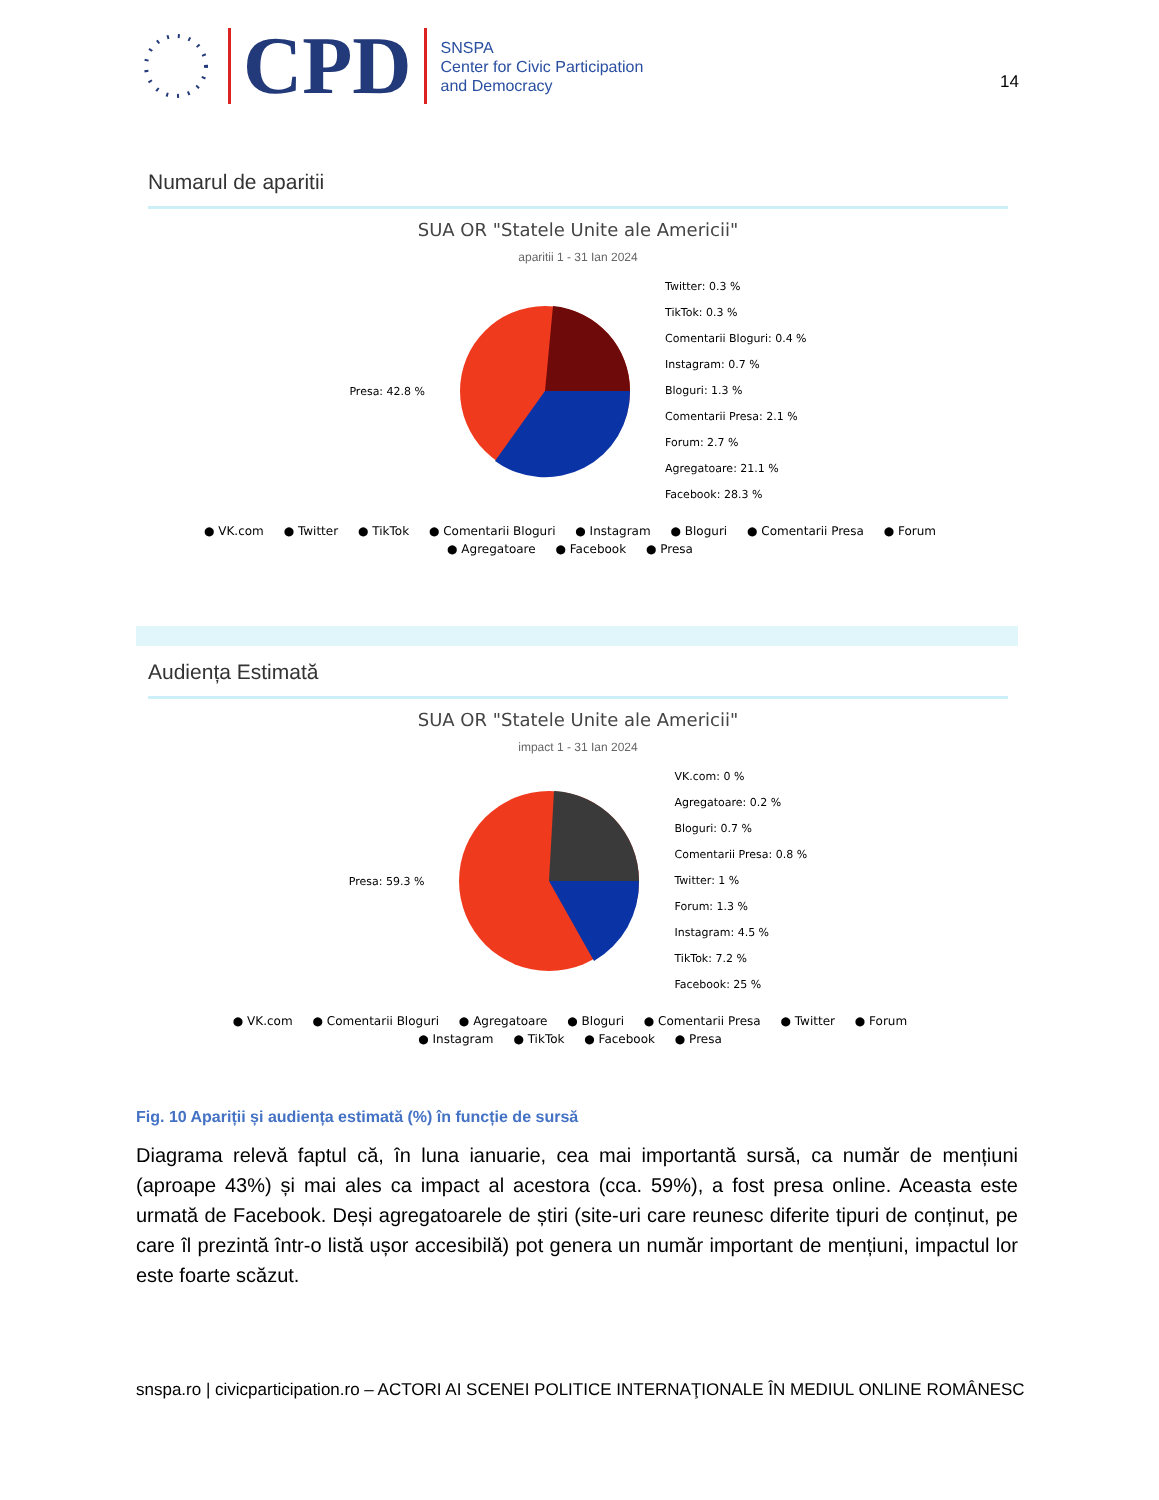CPD
SNSPA
Center for Civic Participation
and Democracy
14
Numarul de aparitii
SUA OR "Statele Unite ale Americii"
aparitii 1 - 31 Ian 2024
Presa: 42.8 %
Twitter: 0.3 %
TikTok: 0.3 %
Comentarii Bloguri: 0.4 %
Instagram: 0.7 %
Bloguri: 1.3 %
Comentarii Presa: 2.1 %
Forum: 2.7 %
Agregatoare: 21.1 %
Facebook: 28.3 %
● VK.com ● Twitter ● TikTok ● Comentarii Bloguri ● Instagram ● Bloguri ● Comentarii Presa ● Forum
● Agregatoare ● Facebook ● Presa
Audiența Estimată
SUA OR "Statele Unite ale Americii"
impact 1 - 31 Ian 2024
Presa: 59.3 %
VK.com: 0 %
Agregatoare: 0.2 %
Bloguri: 0.7 %
Comentarii Presa: 0.8 %
Twitter: 1 %
Forum: 1.3 %
Instagram: 4.5 %
TikTok: 7.2 %
Facebook: 25 %
● VK.com ● Comentarii Bloguri ● Agregatoare ● Bloguri ● Comentarii Presa ● Twitter ● Forum
● Instagram ● TikTok ● Facebook ● Presa
Fig. 10 Apariții și audiența estimată (%) în funcție de sursă
Diagrama relevă faptul că, în luna ianuarie, cea mai importantă sursă, ca număr de mențiuni (aproape 43%) și mai ales ca impact al acestora (cca. 59%), a fost presa online. Aceasta este urmată de Facebook. Deși agregatoarele de știri (site-uri care reunesc diferite tipuri de conținut, pe care îl prezintă într-o listă ușor accesibilă) pot genera un număr important de mențiuni, impactul lor este foarte scăzut.
snspa.ro | civicparticipation.ro – ACTORI AI SCENEI POLITICE INTERNAŢIONALE ÎN MEDIUL ONLINE ROMÂNESC